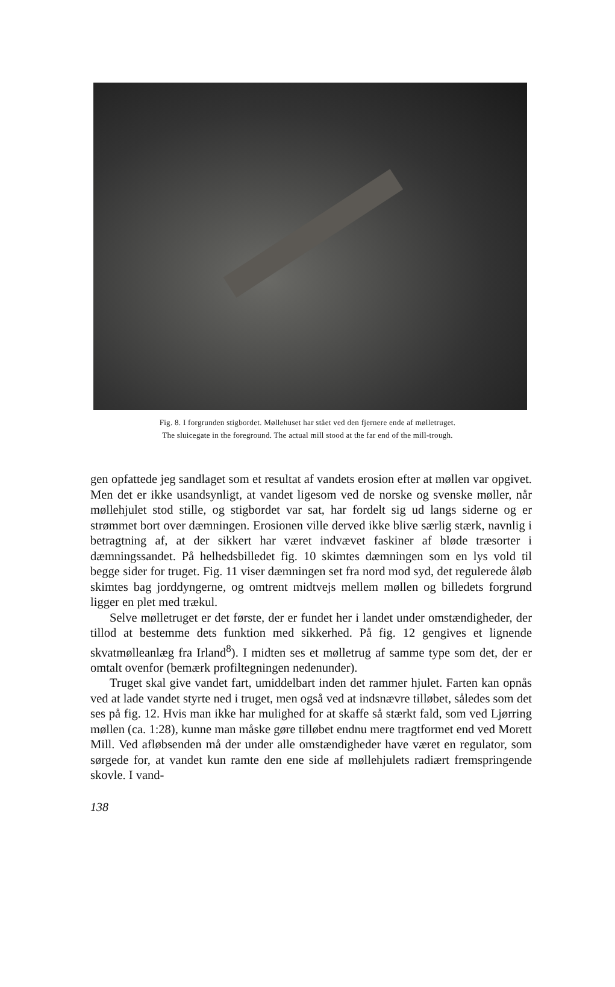Fig. 8. I forgrunden stigbordet. Møllehuset har stået ved den fjernere ende af mølletruget.
The sluicegate in the foreground. The actual mill stood at the far end of the mill-trough.
gen opfattede jeg sandlaget som et resultat af vandets erosion efter at møllen var opgivet. Men det er ikke usandsynligt, at vandet ligesom ved de norske og svenske møller, når møllehjulet stod stille, og stigbordet var sat, har fordelt sig ud langs siderne og er strømmet bort over dæmningen. Erosionen ville derved ikke blive særlig stærk, navnlig i betragtning af, at der sikkert har været indvævet faskiner af bløde træsorter i dæmningssandet. På helhedsbilledet fig. 10 skimtes dæmningen som en lys vold til begge sider for truget. Fig. 11 viser dæmningen set fra nord mod syd, det regulerede åløb skimtes bag jorddyngerne, og omtrent midtvejs mellem møllen og billedets forgrund ligger en plet med trækul.
Selve mølletruget er det første, der er fundet her i landet under omstændigheder, der tillod at bestemme dets funktion med sikkerhed. På fig. 12 gengives et lignende skvatmølleanlæg fra Irland<sup>8</sup>). I midten ses et mølletrug af samme type som det, der er omtalt ovenfor (bemærk profiltegningen nedenunder).
Truget skal give vandet fart, umiddelbart inden det rammer hjulet. Farten kan opnås ved at lade vandet styrte ned i truget, men også ved at indsnævre tilløbet, således som det ses på fig. 12. Hvis man ikke har mulighed for at skaffe så stærkt fald, som ved Ljørring møllen (ca. 1:28), kunne man måske gøre tilløbet endnu mere tragtformet end ved Morett Mill. Ved afløbsenden må der under alle omstændigheder have været en regulator, som sørgede for, at vandet kun ramte den ene side af møllehjulets radiært fremspringende skovle. I vand-
138